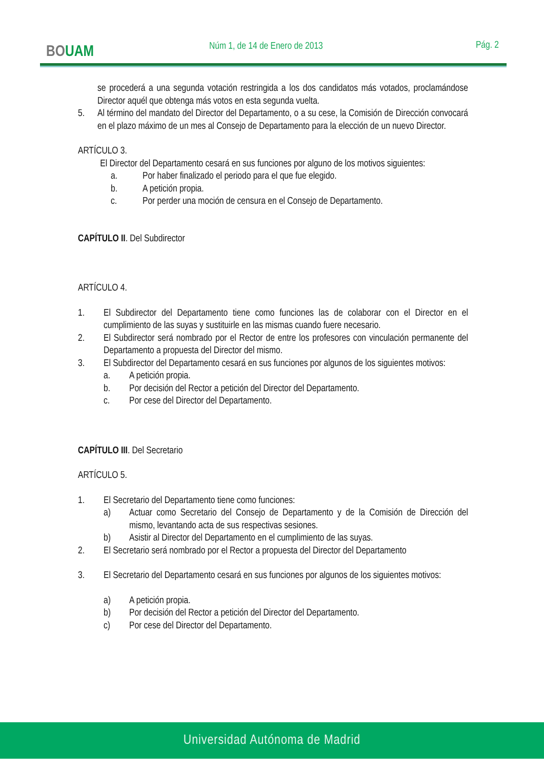BOUAM Núm 1, de 14 de Enero de 2013 Pág. 2
se procederá a una segunda votación restringida a los dos candidatos más votados, proclamándose Director aquél que obtenga más votos en esta segunda vuelta.
5. Al término del mandato del Director del Departamento, o a su cese, la Comisión de Dirección convocará en el plazo máximo de un mes al Consejo de Departamento para la elección de un nuevo Director.
ARTÍCULO 3.
El Director del Departamento cesará en sus funciones por alguno de los motivos siguientes:
a. Por haber finalizado el periodo para el que fue elegido.
b. A petición propia.
c. Por perder una moción de censura en el Consejo de Departamento.
CAPÍTULO II. Del Subdirector
ARTÍCULO 4.
1. El Subdirector del Departamento tiene como funciones las de colaborar con el Director en el cumplimiento de las suyas y sustituirle en las mismas cuando fuere necesario.
2. El Subdirector será nombrado por el Rector de entre los profesores con vinculación permanente del Departamento a propuesta del Director del mismo.
3. El Subdirector del Departamento cesará en sus funciones por algunos de los siguientes motivos:
a. A petición propia.
b. Por decisión del Rector a petición del Director del Departamento.
c. Por cese del Director del Departamento.
CAPÍTULO III. Del Secretario
ARTÍCULO 5.
1. El Secretario del Departamento tiene como funciones:
a) Actuar como Secretario del Consejo de Departamento y de la Comisión de Dirección del mismo, levantando acta de sus respectivas sesiones.
b) Asistir al Director del Departamento en el cumplimiento de las suyas.
2. El Secretario será nombrado por el Rector a propuesta del Director del Departamento
3. El Secretario del Departamento cesará en sus funciones por algunos de los siguientes motivos:
a) A petición propia.
b) Por decisión del Rector a petición del Director del Departamento.
c) Por cese del Director del Departamento.
Universidad Autónoma de Madrid